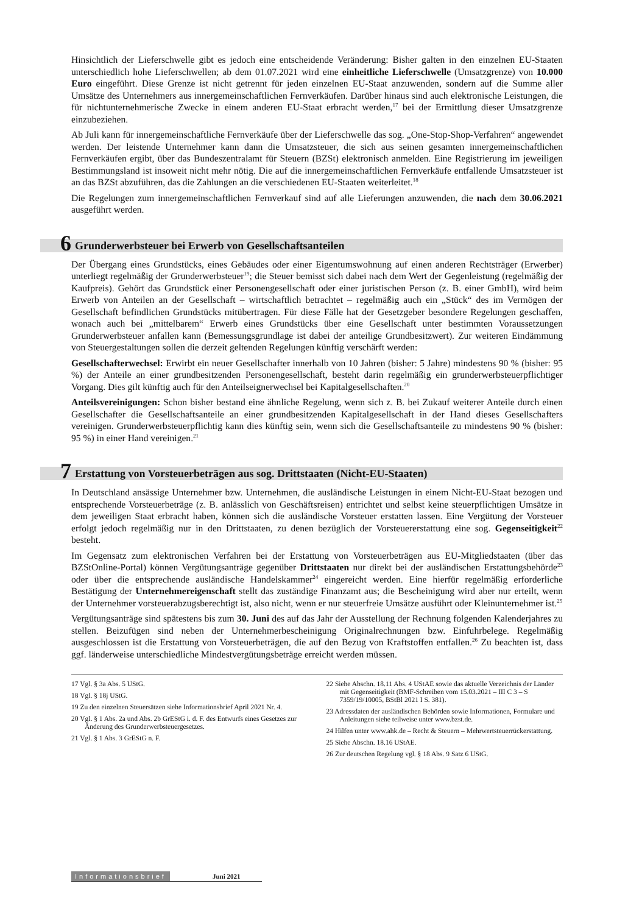Hinsichtlich der Lieferschwelle gibt es jedoch eine entscheidende Veränderung: Bisher galten in den einzelnen EU-Staaten unterschiedlich hohe Lieferschwellen; ab dem 01.07.2021 wird eine einheitliche Lieferschwelle (Umsatzgrenze) von 10.000 Euro eingeführt. Diese Grenze ist nicht getrennt für jeden einzelnen EU-Staat anzuwenden, sondern auf die Summe aller Umsätze des Unternehmers aus innergemeinschaftlichen Fernverkäufen. Darüber hinaus sind auch elektronische Leistungen, die für nichtunternehmerische Zwecke in einem anderen EU-Staat erbracht werden,<sup>17</sup> bei der Ermittlung dieser Umsatzgrenze einzubeziehen.
Ab Juli kann für innergemeinschaftliche Fernverkäufe über der Lieferschwelle das sog. „One-Stop-Shop-Verfahren“ angewendet werden. Der leistende Unternehmer kann dann die Umsatzsteuer, die sich aus seinen gesamten innergemeinschaftlichen Fernverkäufen ergibt, über das Bundeszentralamt für Steuern (BZSt) elektronisch anmelden. Eine Registrierung im jeweiligen Bestimmungsland ist insoweit nicht mehr nötig. Die auf die innergemeinschaftlichen Fernverkäufe entfallende Umsatzsteuer ist an das BZSt abzuführen, das die Zahlungen an die verschiedenen EU-Staaten weiterleitet.<sup>18</sup>
Die Regelungen zum innergemeinschaftlichen Fernverkauf sind auf alle Lieferungen anzuwenden, die nach dem 30.06.2021 ausgeführt werden.
6 Grunderwerbsteuer bei Erwerb von Gesellschaftsanteilen
Der Übergang eines Grundstücks, eines Gebäudes oder einer Eigentumswohnung auf einen anderen Rechtsträger (Erwerber) unterliegt regelmäßig der Grunderwerbsteuer<sup>19</sup>; die Steuer bemisst sich dabei nach dem Wert der Gegenleistung (regelmäßig der Kaufpreis). Gehört das Grundstück einer Personengesellschaft oder einer juristischen Person (z. B. einer GmbH), wird beim Erwerb von Anteilen an der Gesellschaft – wirtschaftlich betrachtet – regelmäßig auch ein „Stück“ des im Vermögen der Gesellschaft befindlichen Grundstücks mitübertragen. Für diese Fälle hat der Gesetzgeber besondere Regelungen geschaffen, wonach auch bei „mittelbarem“ Erwerb eines Grundstücks über eine Gesellschaft unter bestimmten Voraussetzungen Grunderwerbsteuer anfallen kann (Bemessungsgrundlage ist dabei der anteilige Grundbesitzwert). Zur weiteren Eindämmung von Steuergestaltungen sollen die derzeit geltenden Regelungen künftig verschärft werden:
Gesellschafterwechsel: Erwirbt ein neuer Gesellschafter innerhalb von 10 Jahren (bisher: 5 Jahre) mindestens 90 % (bisher: 95 %) der Anteile an einer grundbesitzenden Personengesellschaft, besteht darin regelmäßig ein grunderwerbsteuerpflichtiger Vorgang. Dies gilt künftig auch für den Anteilseignerwechsel bei Kapitalgesellschaften.<sup>20</sup>
Anteilsvereinigungen: Schon bisher bestand eine ähnliche Regelung, wenn sich z. B. bei Zukauf weiterer Anteile durch einen Gesellschafter die Gesellschaftsanteile an einer grundbesitzenden Kapitalgesellschaft in der Hand dieses Gesellschafters vereinigen. Grunderwerbsteuerpflichtig kann dies künftig sein, wenn sich die Gesellschaftsanteile zu mindestens 90 % (bisher: 95 %) in einer Hand vereinigen.<sup>21</sup>
7 Erstattung von Vorsteuerbeträgen aus sog. Drittstaaten (Nicht-EU-Staaten)
In Deutschland ansässige Unternehmer bzw. Unternehmen, die ausländische Leistungen in einem Nicht-EU-Staat bezogen und entsprechende Vorsteuerbeträge (z. B. anlässlich von Geschäftsreisen) entrichtet und selbst keine steuerpflichtigen Umsätze in dem jeweiligen Staat erbracht haben, können sich die ausländische Vorsteuer erstatten lassen. Eine Vergütung der Vorsteuer erfolgt jedoch regelmäßig nur in den Drittstaaten, zu denen bezüglich der Vorsteuererstattung eine sog. Gegenseitigkeit<sup>22</sup> besteht.
Im Gegensatz zum elektronischen Verfahren bei der Erstattung von Vorsteuerbeträgen aus EU-Mitgliedstaaten (über das BZStOnline-Portal) können Vergütungsanträge gegenüber Drittstaaten nur direkt bei der ausländischen Erstattungsbehörde<sup>23</sup> oder über die entsprechende ausländische Handelskammer<sup>24</sup> eingereicht werden. Eine hierfür regelmäßig erforderliche Bestätigung der Unternehmereigenschaft stellt das zuständige Finanzamt aus; die Bescheinigung wird aber nur erteilt, wenn der Unternehmer vorsteuerabzugsberechtigt ist, also nicht, wenn er nur steuerfreie Umsätze ausführt oder Kleinunternehmer ist.<sup>25</sup>
Vergütungsanträge sind spätestens bis zum 30. Juni des auf das Jahr der Ausstellung der Rechnung folgenden Kalenderjahres zu stellen. Beizufügen sind neben der Unternehmerbescheinigung Originalrechnungen bzw. Einfuhrbelege. Regelmäßig ausgeschlossen ist die Erstattung von Vorsteuerbeträgen, die auf den Bezug von Kraftstoffen entfallen.<sup>26</sup> Zu beachten ist, dass ggf. länderweise unterschiedliche Mindestvergütungsbeträge erreicht werden müssen.
17 Vgl. § 3a Abs. 5 UStG.
18 Vgl. § 18j UStG.
19 Zu den einzelnen Steuersätzen siehe Informationsbrief April 2021 Nr. 4.
20 Vgl. § 1 Abs. 2a und Abs. 2b GrEStG i. d. F. des Entwurfs eines Gesetzes zur Änderung des Grunderwerbsteuergesetzes.
21 Vgl. § 1 Abs. 3 GrEStG n. F.
22 Siehe Abschn. 18.11 Abs. 4 UStAE sowie das aktuelle Verzeichnis der Länder mit Gegenseitigkeit (BMF-Schreiben vom 15.03.2021 – III C 3 – S 7359/19/10005, BStBl 2021 I S. 381).
23 Adressdaten der ausländischen Behörden sowie Informationen, Formulare und Anleitungen siehe teilweise unter www.bzst.de.
24 Hilfen unter www.ahk.de – Recht & Steuern – Mehrwertsteuerrückerstattung.
25 Siehe Abschn. 18.16 UStAE.
26 Zur deutschen Regelung vgl. § 18 Abs. 9 Satz 6 UStG.
Informationsbrief Juni 2021